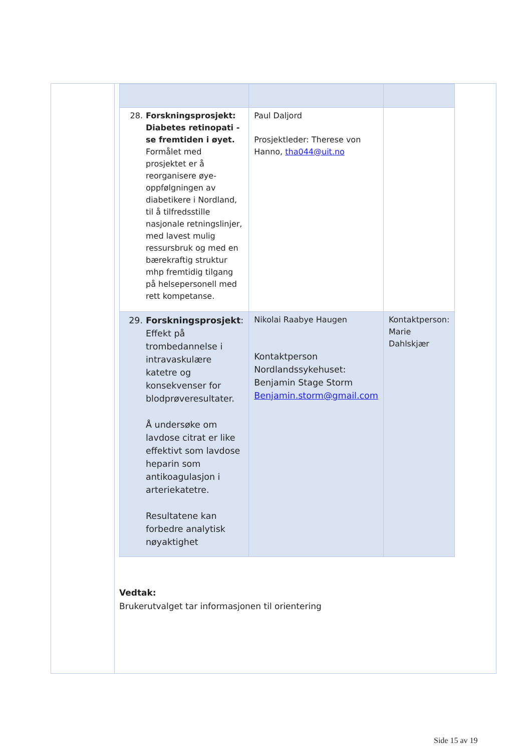| 28. Forskningsprosjekt: Diabetes retinopati - se fremtiden i øyet. Formålet med prosjektet er å reorganisere øye-oppfølgningen av diabetikere i Nordland, til å tilfredsstille nasjonale retningslinjer, med lavest mulig ressursbruk og med en bærekraftig struktur mhp fremtidig tilgang på helsepersonell med rett kompetanse. | Paul Daljord Prosjektleder: Therese von Hanno, tha044@uit.no | |
| 29. Forskningsprosjekt : Effekt på trombedannelse i intravaskulære katetre og konsekvenser for blodprøveresultater. Å undersøke om lavdose citrat er like effektivt som lavdose heparin som antikoagulasjon i arteriekatetre. Resultatene kan forbedre analytisk nøyaktighet | Nikolai Raabye Haugen Kontaktperson Nordlandssykehuset: Benjamin Stage Storm Benjamin.storm@gmail.com | Kontaktperson: Marie Dahlskjær |
Vedtak:
Brukerutvalget tar informasjonen til orientering
Side 15 av 19